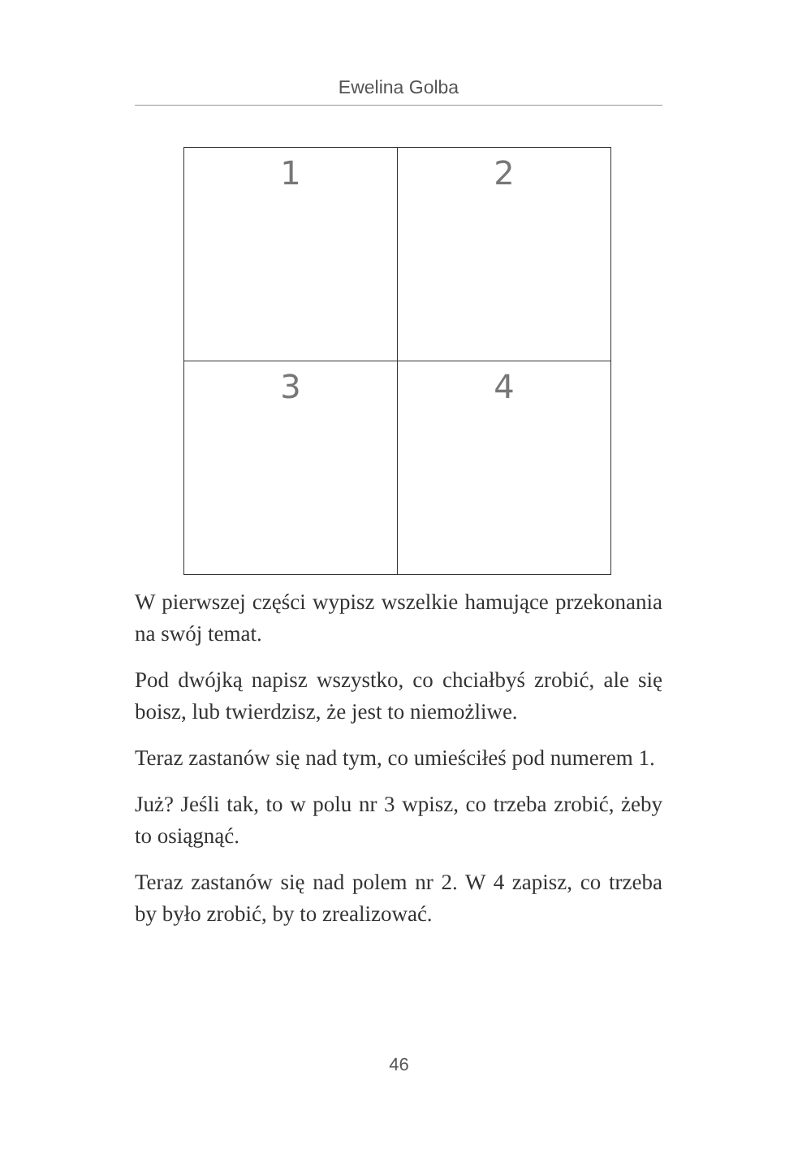Ewelina Golba
| 1 | 2 |
| 3 | 4 |
W pierwszej części wypisz wszelkie hamujące przekonania na swój temat.
Pod dwójką napisz wszystko, co chciałbyś zrobić, ale się boisz, lub twierdzisz, że jest to niemożliwe.
Teraz zastanów się nad tym, co umieściłeś pod numerem 1.
Już? Jeśli tak, to w polu nr 3 wpisz, co trzeba zrobić, żeby to osiągnąć.
Teraz zastanów się nad polem nr 2. W 4 zapisz, co trzeba by było zrobić, by to zrealizować.
46